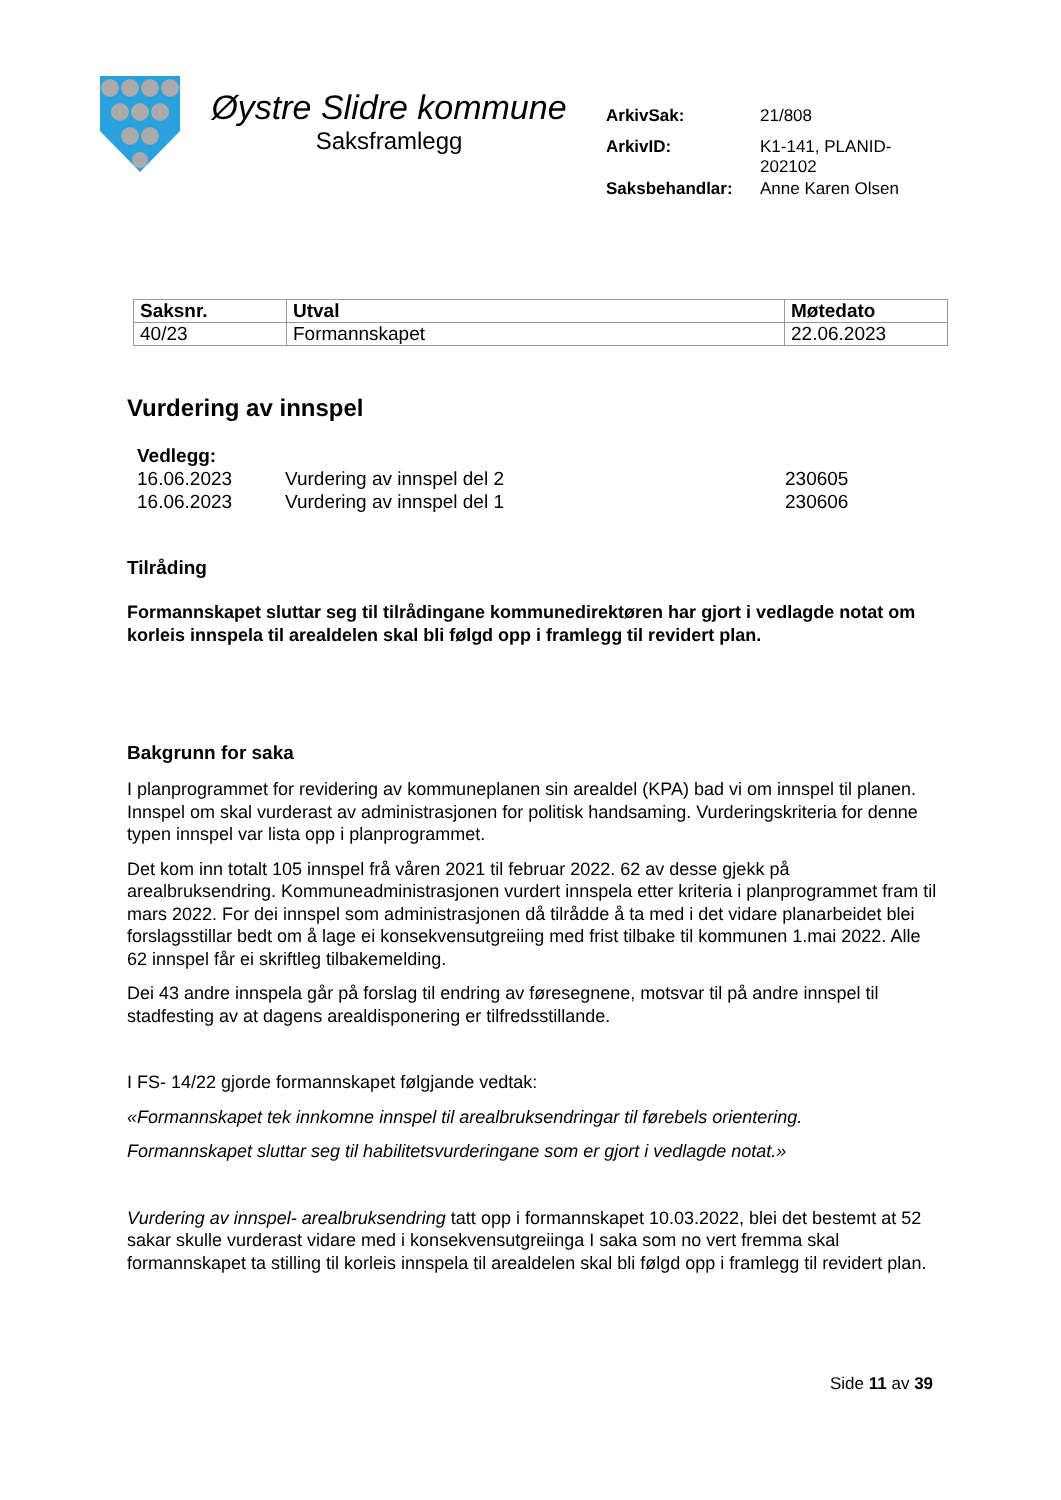Øystre Slidre kommune
Saksframlegg
| ArkivSak: | 21/808 |
| ArkivID: | K1-141, PLANID- 202102 |
| Saksbehandlar: | Anne Karen Olsen |
| Saksnr. | Utval | Møtedato |
| --- | --- | --- |
| 40/23 | Formannskapet | 22.06.2023 |
Vurdering av innspel
| Vedlegg: | | |
| 16.06.2023 | Vurdering av innspel del 2 | 230605 |
| 16.06.2023 | Vurdering av innspel del 1 | 230606 |
Tilråding
Formannskapet sluttar seg til tilrådingane kommunedirektøren har gjort i vedlagde notat om korleis innspela til arealdelen skal bli følgd opp i framlegg til revidert plan.
Bakgrunn for saka
I planprogrammet for revidering av kommuneplanen sin arealdel (KPA) bad vi om innspel til planen. Innspel om skal vurderast av administrasjonen for politisk handsaming. Vurderingskriteria for denne typen innspel var lista opp i planprogrammet.
Det kom inn totalt 105 innspel frå våren 2021 til februar 2022. 62 av desse gjekk på arealbruksendring. Kommuneadministrasjonen vurdert innspela etter kriteria i planprogrammet fram til mars 2022. For dei innspel som administrasjonen då tilrådde å ta med i det vidare planarbeidet blei forslagsstillar bedt om å lage ei konsekvensutgreiing med frist tilbake til kommunen 1.mai 2022. Alle 62 innspel får ei skriftleg tilbakemelding.
Dei 43 andre innspela går på forslag til endring av føresegnene, motsvar til på andre innspel til stadfesting av at dagens arealdisponering er tilfredsstillande.
I FS- 14/22 gjorde formannskapet følgjande vedtak:
«Formannskapet tek innkomne innspel til arealbruksendringar til førebels orientering.
Formannskapet sluttar seg til habilitetsvurderingane som er gjort i vedlagde notat.»
Vurdering av innspel- arealbruksendring tatt opp i formannskapet 10.03.2022, blei det bestemt at 52 sakar skulle vurderast vidare med i konsekvensutgreiinga I saka som no vert fremma skal formannskapet ta stilling til korleis innspela til arealdelen skal bli følgd opp i framlegg til revidert plan.
Side 11 av 39